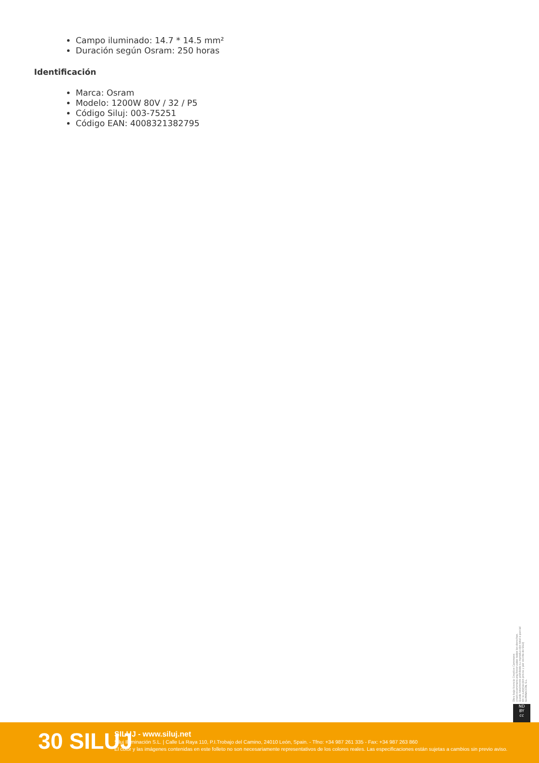Campo iluminado: 14.7 * 14.5 mm²
Duración según Osram: 250 horas
Identificación
Marca: Osram
Modelo: 1200W 80V / 32 / P5
Código Siluj: 003-75251
Código EAN: 4008321382795
Obra bajo licencia Creative Commons: creativecommons.org Reservados todos los derechos. Queda totalmente prohibido su reproducción total o parcial sin la autorización previa y por escrito de SILUJ ILUMINACIÓN, S.L.
ND
BY
cc
30 SILUJ
SILUJ - www.siluj.net
Siluj Iluminación S.L. | Calle La Raya 110, P.I.Trobajo del Camino, 24010 León, Spain. - Tfno: +34 987 261 335 - Fax: +34 987 263 860
El color y las imágenes contenidas en este folleto no son necesariamente representativos de los colores reales. Las especificaciones están sujetas a cambios sin previo aviso.